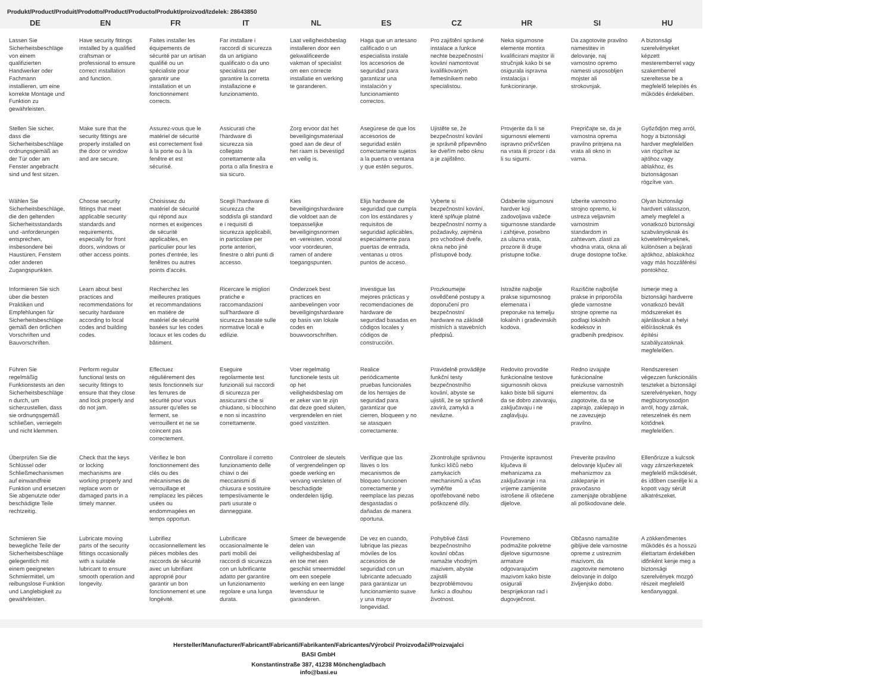Produkt/Product/Produit/Prodotto/Product/Producto/Produkt/proizvod/Izdelek: 28643850
| DE | EN | FR | IT | NL | ES | CZ | HR | SI | HU |
| --- | --- | --- | --- | --- | --- | --- | --- | --- | --- |
| Lassen Sie Sicherheitsbeschläge von einem qualifizierten Handwerker oder Fachmann installieren, um eine korrekte Montage und Funktion zu gewährleisten. | Have security fittings installed by a qualified craftsman or professional to ensure correct installation and function. | Faites installer les équipements de sécurité par un artisan qualifié ou un spécialiste pour garantir une installation et un fonctionnement corrects. | Far installare i raccordi di sicurezza da un artigiano qualificato o da uno specialista per garantire la corretta installazione e funzionamento. | Laat veiligheidsbeslag installeren door een gekwalificeerde vakman of specialist om een correcte installatie en werking te garanderen. | Haga que un artesano calificado o un especialista instale los accesorios de seguridad para garantizar una instalación y funcionamiento correctos. | Pro zajištění správné instalace a funkce nechte bezpečnostní kování namontovat kvalifikovaným řemeslníkem nebo specialistou. | Neka sigurnosne elemente montira kvalificirani majstor ili stručnjak kako bi se osigurala ispravna instalacija i funkcioniranje. | Da zagotovite pravilno namestitev in delovanje, naj varnostno opremo namesti usposobljen mojster ali strokovnjak. | A biztonsági szerelvényeket képzett mesteremberrel vagy szakemberrel szereltesse be a megfelelő telepítés és működés érdekében. |
| Stellen Sie sicher, dass die Sicherheitsbeschläge ordnungsgemäß an der Tür oder am Fenster angebracht sind und fest sitzen. | Make sure that the security fittings are properly installed on the door or window and are secure. | Assurez-vous que le matériel de sécurité est correctement fixé à la porte ou à la fenêtre et est sécurisé. | Assicurati che l'hardware di sicurezza sia collegato correttamente alla porta o alla finestra e sia sicuro. | Zorg ervoor dat het beveiligingsmateriaal goed aan de deur of het raam is bevestigd en veilig is. | Asegúrese de que los accesorios de seguridad estén correctamente sujetos a la puerta o ventana y que estén seguros. | Ujistěte se, že bezpečnostní kování je správně připevněno ke dveřím nebo oknu a je zajištěno. | Provjerite da li se sigurnosni elementi ispravno pričvršćen na vrata ili prozor i da li su sigurni. | Prepričajte se, da je varnostna oprema pravilno pritrjena na vrata ali okno in varna. | Győződjön meg arról, hogy a biztonsági hardver megfelelően van rögzítve az ajtóhoz vagy ablakhoz, és biztonságosan rögzítve van. |
| Wählen Sie Sicherheitsbeschläge, die den geltenden Sicherheitsstandards und -anforderungen entsprechen, insbesondere bei Haustüren, Fenstern oder anderen Zugangspunkten. | Choose security fittings that meet applicable security standards and requirements, especially for front doors, windows or other access points. | Choisissez du matériel de sécurité qui répond aux normes et exigences de sécurité applicables, en particulier pour les portes d'entrée, les fenêtres ou autres points d'accès. | Scegli l'hardware di sicurezza che soddisfa gli standard e i requisiti di sicurezza applicabili, in particolare per porte anteriori, finestre o altri punti di accesso. | Kies beveiligingshardware die voldoet aan de toepasselijke beveiligingsnormen en -vereisten, vooral voor voordeuren, ramen of andere toegangspunten. | Elija hardware de seguridad que cumpla con los estándares y requisitos de seguridad aplicables, especialmente para puertas de entrada, ventanas u otros puntos de acceso. | Vyberte si bezpečnostní kování, které splňuje platné bezpečnostní normy a požadavky, zejména pro vchodové dveře, okna nebo jiné přístupové body. | Odaberite sigurnosni hardver koji zadovoljava važeće sigurnosne standarde i zahtjeve, posebno za ulazna vrata, prozore ili druge pristupne točke. | Izberite varnostno strojno opremo, ki ustreza veljavnim varnostnim standardom in zahtevam, zlasti za vhodna vrata, okna ali druge dostopne točke. | Olyan biztonsági hardvert válasszon, amely megfelel a vonatkozó biztonsági szabványoknak és követelményeknek, különösen a bejárati ajtókhoz, ablakokhoz vagy más hozzáférési pontokhoz. |
| Informieren Sie sich über die besten Praktiken und Empfehlungen für Sicherheitsbeschläge gemäß den örtlichen Vorschriften und Bauvorschriften. | Learn about best practices and recommendations for security hardware according to local codes and building codes. | Recherchez les meilleures pratiques et recommandations en matière de matériel de sécurité basées sur les codes locaux et les codes du bâtiment. | Ricercare le migliori pratiche e raccomandazioni sull'hardware di sicurezza basate sulle normative locali e edilizie. | Onderzoek best practices en aanbevelingen voor beveiligingshardware op basis van lokale codes en bouwvoorschriften. | Investigue las mejores prácticas y recomendaciones de hardware de seguridad basadas en códigos locales y códigos de construcción. | Prozkoumejte osvědčené postupy a doporučení pro bezpečnostní hardware na základě místních a stavebních předpisů. | Istražite najbolje prakse sigurnosnog elemenata i preporuke na temelju lokalnih i građevinskih kodova. | Raziščite najboljše prakse in priporočila glede varnostne strojne opreme na podlagi lokalnih kodeksov in gradbenih predpisov. | Ismerje meg a biztonsági hardverre vonatkozó bevált módszereket és ajánlásokat a helyi előírásoknak és építési szabályzatoknak megfelelően. |
| Führen Sie regelmäßig Funktionstests an den Sicherheitsbeschläge n durch, um sicherzustellen, dass sie ordnungsgemäß schließen, verriegeln und nicht klemmen. | Perform regular functional tests on security fittings to ensure that they close and lock properly and do not jam. | Effectuez régulièrement des tests fonctionnels sur les ferrures de sécurité pour vous assurer qu'elles se ferment, se verrouillent et ne se coincent pas correctement. | Eseguire regolarmente test funzionali sui raccordi di sicurezza per assicurarsi che si chiudano, si blocchino e non si incastrino correttamente. | Voer regelmatig functionele tests uit op het veiligheidsbeslag om er zeker van te zijn dat deze goed sluiten, vergrendelen en niet goed vastzitten. | Realice periódicamente pruebas funcionales de los herrajes de seguridad para garantizar que cierren, bloqueen y no se atasquen correctamente. | Pravidelně provádějte funkční testy bezpečnostního kování, abyste se ujistili, že se správně zavírá, zamyká a nevázne. | Redovito provodite funkcionalne testove sigurnosnih okova kako biste bili sigurni da se dobro zatvaraju, zaključavaju i ne zaglavljuju. | Redno izvajajte funkcionalne preizkuse varnostnih elementov, da zagotovite, da se zapirajo, zaklepajo in ne zavezujejo pravilno. | Rendszeresen végezzen funkcionális teszteket a biztonsági szerelvényeken, hogy megbizonyosodjon arról, hogy zárnak, reteszelnek és nem kötődnek megfelelően. |
| Überprüfen Sie die Schlüssel oder Schließmechanismen auf einwandfreie Funktion und ersetzen Sie abgenutzte oder beschädigte Teile rechtzeitig. | Check that the keys or locking mechanisms are working properly and replace worn or damaged parts in a timely manner. | Vérifiez le bon fonctionnement des clés ou des mécanismes de verrouillage et remplacez les pièces usées ou endommagées en temps opportun. | Controllare il corretto funzionamento delle chiavi o dei meccanismi di chiusura e sostituire tempestivamente le parti usurate o danneggiate. | Controleer de sleutels of vergrendelingen op goede werking en vervang versleten of beschadigde onderdelen tijdig. | Verifique que las llaves o los mecanismos de bloqueo funcionen correctamente y reemplace las piezas desgastadas o dañadas de manera oportuna. | Zkontrolujte správnou funkci klíčů nebo zamykacích mechanismů a včas vyměňte opotřebované nebo poškozené díly. | Provjerite ispravnost ključeva ili mehanizama za zaključavanje i na vrijeme zamijenite istrošene ili oštećene dijelove. | Preverite pravilno delovanje ključev ali mehanizmov za zaklepanje in pravočasno zamenjajte obrabljene ali poškodovane dele. | Ellenőrizze a kulcsok vagy zárszerkezetek megfelelő működését, és időben cserélje ki a kopott vagy sérült alkatrészeket. |
| Schmieren Sie bewegliche Teile der Sicherheitsbeschläge gelegentlich mit einem geeigneten Schmiermittel, um reibungslose Funktion und Langlebigkeit zu gewährleisten. | Lubricate moving parts of the security fittings occasionally with a suitable lubricant to ensure smooth operation and longevity. | Lubrifiez occasionnellement les pièces mobiles des raccords de sécurité avec un lubrifiant approprié pour garantir un bon fonctionnement et une longévité. | Lubrificare occasionalmente le parti mobili dei raccordi di sicurezza con un lubrificante adatto per garantire un funzionamento regolare e una lunga durata. | Smeer de bewegende delen van veiligheidsbeslag af en toe met een geschikt smeermiddel om een soepele werking en een lange levensduur te garanderen. | De vez en cuando, lubrique las piezas móviles de los accesorios de seguridad con un lubricante adecuado para garantizar un funcionamiento suave y una mayor longevidad. | Pohyblivé části bezpečnostního kování občas namažte vhodným mazivem, abyste zajistili bezproblémovou funkci a dlouhou životnost. | Povremeno podmažite pokretne dijelove sigurnosne armature odgovarajućim mazivom kako biste osigurali besprijekoran rad i dugovječnost. | Občasno namažite gibljive dele varnostne opreme z ustreznim mazivom, da zagotovite nemoteno delovanje in dolgo življenjsko dobo. | A zökkenőmentes működés és a hosszú élettartam érdekében időnként kenje meg a biztonsági szerelvények mozgó részeit megfelelő kenőanyaggal. |
Hersteller/Manufacturer/Fabricant/Fabricanti/Fabrikanten/Fabricantes/Výrobci/ Proizvođači/Proizvajalci
BASI GmbH
Konstantinstraße 387, 41238 Mönchengladbach
info@basi.eu